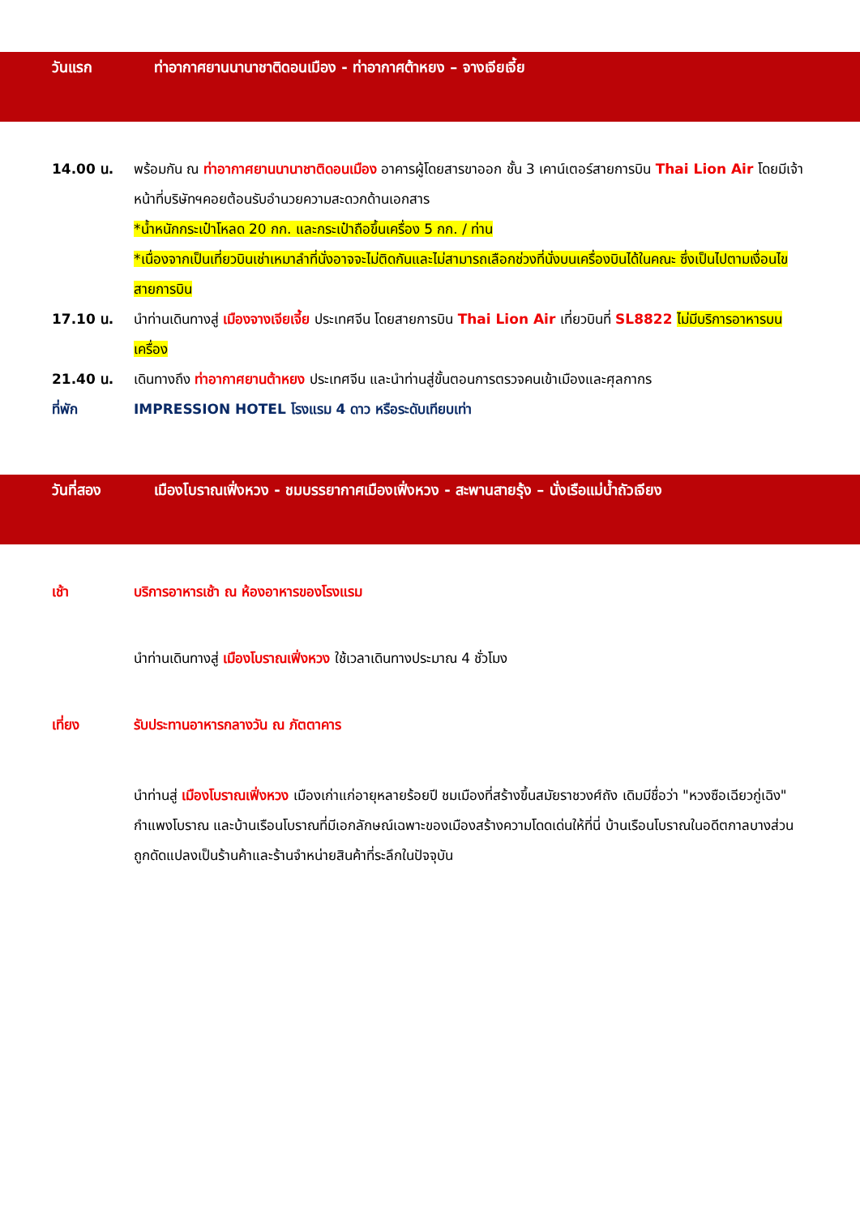วันแรก ท่าอากาศยานนานาชาติดอนเมือง - ท่าอากาศต้าหยง – จางเจียเจี้ย
14.00 น. พร้อมกัน ณ ท่าอากาศยานนานาชาติดอนเมือง อาคารผู้โดยสารขาออก ชั้น 3 เคาน์เตอร์สายการบิน Thai Lion Air โดยมีเจ้าหน้าที่บริษัทฯคอยต้อนรับอำนวยความสะดวกด้านเอกสาร
*น้ำหนักกระเป๋าโหลด 20 กก. และกระเป๋าถือขึ้นเครื่อง 5 กก. / ท่าน
*เนื่องจากเป็นเที่ยวบินเช่าเหมาลำที่นั่งอาจจะไม่ติดกันและไม่สามารถเลือกช่วงที่นั่งบนเครื่องบินได้ในคณะ ซึ่งเป็นไปตามเงื่อนไขสายการบิน
17.10 น. นำท่านเดินทางสู่ เมืองจางเจียเจี้ย ประเทศจีน โดยสายการบิน Thai Lion Air เที่ยวบินที่ SL8822 ไม่มีบริการอาหารบนเครื่อง
21.40 น. เดินทางถึง ท่าอากาศยานต้าหยง ประเทศจีน และนำท่านสู่ขั้นตอนการตรวจคนเข้าเมืองและศุลกากร
ที่พัก IMPRESSION HOTEL โรงแรม 4 ดาว หรือระดับเทียบเท่า
วันที่สอง เมืองโบราณเฟิ่งหวง - ชมบรรยากาศเมืองเฟิ่งหวง - สะพานสายรุ้ง – นั่งเรือแม่น้ำถัวเจียง
เช้า บริการอาหารเช้า ณ ห้องอาหารของโรงแรม
นำท่านเดินทางสู่ เมืองโบราณเฟิ่งหวง ใช้เวลาเดินทางประมาณ 4 ชั่วโมง
เที่ยง รับประทานอาหารกลางวัน ณ ภัตตาคาร
นำท่านสู่ เมืองโบราณเฟิ่งหวง เมืองเก่าแก่อายุหลายร้อยปี ชมเมืองที่สร้างขึ้นสมัยราชวงศ์ถัง เดิมมีชื่อว่า "หวงซือเฉียวกู่เฉิง" กำแพงโบราณ และบ้านเรือนโบราณที่มีเอกลักษณ์เฉพาะของเมืองสร้างความโดดเด่นให้ที่นี่ บ้านเรือนโบราณในอดีตกาลบางส่วนถูกดัดแปลงเป็นร้านค้าและร้านจำหน่ายสินค้าที่ระลึกในปัจจุบัน